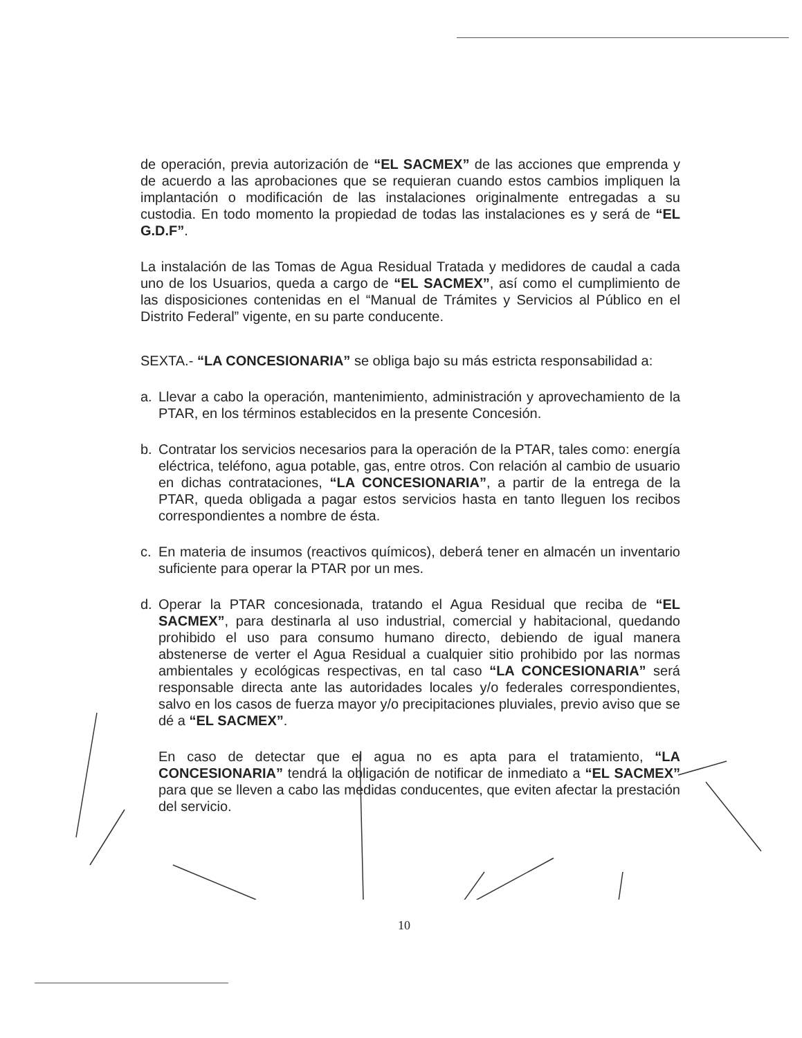de operación, previa autorización de “EL SACMEX” de las acciones que emprenda y de acuerdo a las aprobaciones que se requieran cuando estos cambios impliquen la implantación o modificación de las instalaciones originalmente entregadas a su custodia. En todo momento la propiedad de todas las instalaciones es y será de “EL G.D.F”.
La instalación de las Tomas de Agua Residual Tratada y medidores de caudal a cada uno de los Usuarios, queda a cargo de “EL SACMEX”, así como el cumplimiento de las disposiciones contenidas en el “Manual de Trámites y Servicios al Público en el Distrito Federal” vigente, en su parte conducente.
SEXTA.- “LA CONCESIONARIA” se obliga bajo su más estricta responsabilidad a:
a. Llevar a cabo la operación, mantenimiento, administración y aprovechamiento de la PTAR, en los términos establecidos en la presente Concesión.
b. Contratar los servicios necesarios para la operación de la PTAR, tales como: energía eléctrica, teléfono, agua potable, gas, entre otros. Con relación al cambio de usuario en dichas contrataciones, “LA CONCESIONARIA”, a partir de la entrega de la PTAR, queda obligada a pagar estos servicios hasta en tanto lleguen los recibos correspondientes a nombre de ésta.
c. En materia de insumos (reactivos químicos), deberá tener en almacén un inventario suficiente para operar la PTAR por un mes.
d. Operar la PTAR concesionada, tratando el Agua Residual que reciba de “EL SACMEX”, para destinarla al uso industrial, comercial y habitacional, quedando prohibido el uso para consumo humano directo, debiendo de igual manera abstenerse de verter el Agua Residual a cualquier sitio prohibido por las normas ambientales y ecológicas respectivas, en tal caso “LA CONCESIONARIA” será responsable directa ante las autoridades locales y/o federales correspondientes, salvo en los casos de fuerza mayor y/o precipitaciones pluviales, previo aviso que se dé a “EL SACMEX”.
En caso de detectar que el agua no es apta para el tratamiento, “LA CONCESIONARIA” tendrá la obligación de notificar de inmediato a “EL SACMEX” para que se lleven a cabo las medidas conducentes, que eviten afectar la prestación del servicio.
10